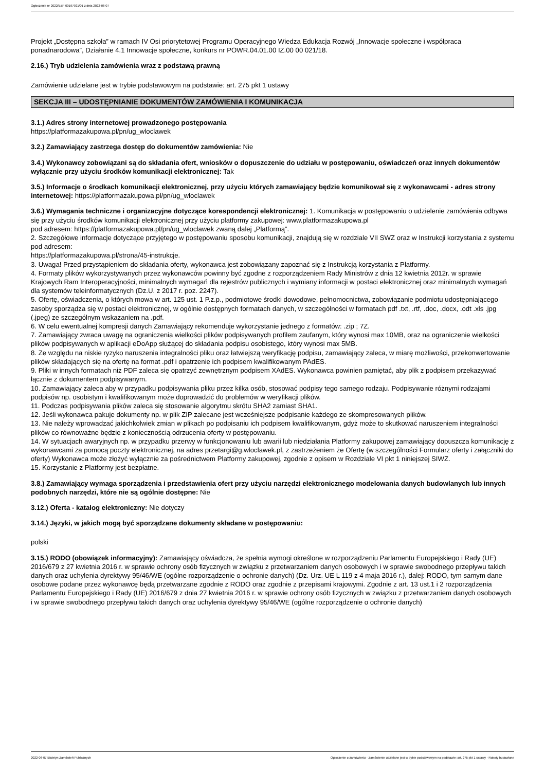Ogłoszenie nr 2022/BZP 00197921/01 z dnia 2022-06-07
Projekt „Dostępna szkoła” w ramach IV Osi priorytetowej Programu Operacyjnego Wiedza Edukacja Rozwój „Innowacje społeczne i współpraca ponadnarodowa”, Działanie 4.1 Innowacje społeczne, konkurs nr POWR.04.01.00 IZ.00 00 021/18.
2.16.) Tryb udzielenia zamówienia wraz z podstawą prawną
Zamówienie udzielane jest w trybie podstawowym na podstawie: art. 275 pkt 1 ustawy
SEKCJA III – UDOSTĘPNIANIE DOKUMENTÓW ZAMÓWIENIA I KOMUNIKACJA
3.1.) Adres strony internetowej prowadzonego postępowania
https://platformazakupowa.pl/pn/ug_wloclawek
3.2.) Zamawiający zastrzega dostęp do dokumentów zamówienia: Nie
3.4.) Wykonawcy zobowiązani są do składania ofert, wniosków o dopuszczenie do udziału w postępowaniu, oświadczeń oraz innych dokumentów wyłącznie przy użyciu środków komunikacji elektronicznej: Tak
3.5.) Informacje o środkach komunikacji elektronicznej, przy użyciu których zamawiający będzie komunikował się z wykonawcami - adres strony internetowej: https://platformazakupowa.pl/pn/ug_wloclawek
3.6.) Wymagania techniczne i organizacyjne dotyczące korespondencji elektronicznej: 1. Komunikacja w postępowaniu o udzielenie zamówienia odbywa się przy użyciu środków komunikacji elektronicznej przy użyciu platformy zakupowej: www.platformazakupowa.pl
pod adresem: https://platformazakupowa.pl/pn/ug_wloclawek zwaną dalej „Platformą”.
2. Szczegółowe informacje dotyczące przyjętego w postępowaniu sposobu komunikacji, znajdują się w rozdziale VII SWZ oraz w Instrukcji korzystania z systemu pod adresem:
https://platformazakupowa.pl/strona/45-instrukcje.
3. Uwaga! Przed przystąpieniem do składania oferty, wykonawca jest zobowiązany zapoznać się z Instrukcją korzystania z Platformy.
4. Formaty plików wykorzystywanych przez wykonawców powinny być zgodne z rozporządzeniem Rady Ministrów z dnia 12 kwietnia 2012r. w sprawie Krajowych Ram Interoperacyjności, minimalnych wymagań dla rejestrów publicznych i wymiany informacji w postaci elektronicznej oraz minimalnych wymagań dla systemów teleinformatycznych (Dz.U. z 2017 r. poz. 2247).
5. Ofertę, oświadczenia, o których mowa w art. 125 ust. 1 P.z.p., podmiotowe środki dowodowe, pełnomocnictwa, zobowiązanie podmiotu udostępniającego zasoby sporządza się w postaci elektronicznej, w ogólnie dostępnych formatach danych, w szczególności w formatach pdf .txt, .rtf, .doc, .docx, .odt .xls .jpg (.jpeg) ze szczególnym wskazaniem na .pdf.
6. W celu ewentualnej kompresji danych Zamawiający rekomenduje wykorzystanie jednego z formatów: .zip ; 7Z.
7. Zamawiający zwraca uwagę na ograniczenia wielkości plików podpisywanych profilem zaufanym, który wynosi max 10MB, oraz na ograniczenie wielkości plików podpisywanych w aplikacji eDoApp służącej do składania podpisu osobistego, który wynosi max 5MB.
8. Ze względu na niskie ryzyko naruszenia integralności pliku oraz łatwiejszą weryfikację podpisu, zamawiający zaleca, w miarę możliwości, przekonwertowanie plików składających się na ofertę na format .pdf i opatrzenie ich podpisem kwalifikowanym PAdES.
9. Pliki w innych formatach niż PDF zaleca się opatrzyć zewnętrznym podpisem XAdES. Wykonawca powinien pamiętać, aby plik z podpisem przekazywać łącznie z dokumentem podpisywanym.
10. Zamawiający zaleca aby w przypadku podpisywania pliku przez kilka osób, stosować podpisy tego samego rodzaju. Podpisywanie różnymi rodzajami podpisów np. osobistym i kwalifikowanym może doprowadzić do problemów w weryfikacji plików.
11. Podczas podpisywania plików zaleca się stosowanie algorytmu skrótu SHA2 zamiast SHA1.
12. Jeśli wykonawca pakuje dokumenty np. w plik ZIP zalecane jest wcześniejsze podpisanie każdego ze skompresowanych plików.
13. Nie należy wprowadzać jakichkolwiek zmian w plikach po podpisaniu ich podpisem kwalifikowanym, gdyż może to skutkować naruszeniem integralności plików co równoważne będzie z koniecznością odrzucenia oferty w postępowaniu.
14. W sytuacjach awaryjnych np. w przypadku przerwy w funkcjonowaniu lub awarii lub niedziałania Platformy zakupowej zamawiający dopuszcza komunikację z wykonawcami za pomocą poczty elektronicznej, na adres przetargi@g.wloclawek.pl, z zastrzeżeniem że Ofertę (w szczególności Formularz oferty i załączniki do oferty) Wykonawca może złożyć wyłącznie za pośrednictwem Platformy zakupowej, zgodnie z opisem w Rozdziale VI pkt 1 niniejszej SIWZ.
15. Korzystanie z Platformy jest bezpłatne.
3.8.) Zamawiający wymaga sporządzenia i przedstawienia ofert przy użyciu narzędzi elektronicznego modelowania danych budowlanych lub innych podobnych narzędzi, które nie są ogólnie dostępne: Nie
3.12.) Oferta - katalog elektroniczny: Nie dotyczy
3.14.) Języki, w jakich mogą być sporządzane dokumenty składane w postępowaniu:
polski
3.15.) RODO (obowiązek informacyjny): Zamawiający oświadcza, że spełnia wymogi określone w rozporządzeniu Parlamentu Europejskiego i Rady (UE) 2016/679 z 27 kwietnia 2016 r. w sprawie ochrony osób fizycznych w związku z przetwarzaniem danych osobowych i w sprawie swobodnego przepływu takich danych oraz uchylenia dyrektywy 95/46/WE (ogólne rozporządzenie o ochronie danych) (Dz. Urz. UE L 119 z 4 maja 2016 r.), dalej: RODO, tym samym dane osobowe podane przez wykonawcę będą przetwarzane zgodnie z RODO oraz zgodnie z przepisami krajowymi. Zgodnie z art. 13 ust.1 i 2 rozporządzenia Parlamentu Europejskiego i Rady (UE) 2016/679 z dnia 27 kwietnia 2016 r. w sprawie ochrony osób fizycznych w związku z przetwarzaniem danych osobowych
i w sprawie swobodnego przepływu takich danych oraz uchylenia dyrektywy 95/46/WE (ogólne rozporządzenie o ochronie danych)
2022-06-07 Biuletyn Zamówień Publicznych Ogłoszenie o zamówieniu - Zamówienie udzielane jest w trybie podstawowym na podstawie: art. 275 pkt 1 ustawy - Roboty budowlane